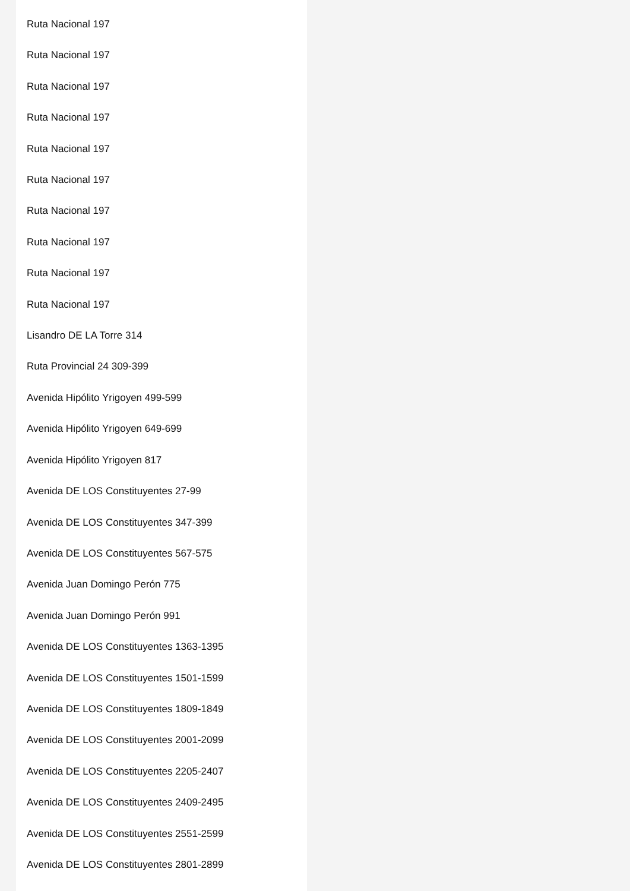Ruta Nacional 197
Ruta Nacional 197
Ruta Nacional 197
Ruta Nacional 197
Ruta Nacional 197
Ruta Nacional 197
Ruta Nacional 197
Ruta Nacional 197
Ruta Nacional 197
Ruta Nacional 197
Lisandro DE LA Torre 314
Ruta Provincial 24 309-399
Avenida Hipólito Yrigoyen 499-599
Avenida Hipólito Yrigoyen 649-699
Avenida Hipólito Yrigoyen 817
Avenida DE LOS Constituyentes 27-99
Avenida DE LOS Constituyentes 347-399
Avenida DE LOS Constituyentes 567-575
Avenida Juan Domingo Perón 775
Avenida Juan Domingo Perón 991
Avenida DE LOS Constituyentes 1363-1395
Avenida DE LOS Constituyentes 1501-1599
Avenida DE LOS Constituyentes 1809-1849
Avenida DE LOS Constituyentes 2001-2099
Avenida DE LOS Constituyentes 2205-2407
Avenida DE LOS Constituyentes 2409-2495
Avenida DE LOS Constituyentes 2551-2599
Avenida DE LOS Constituyentes 2801-2899